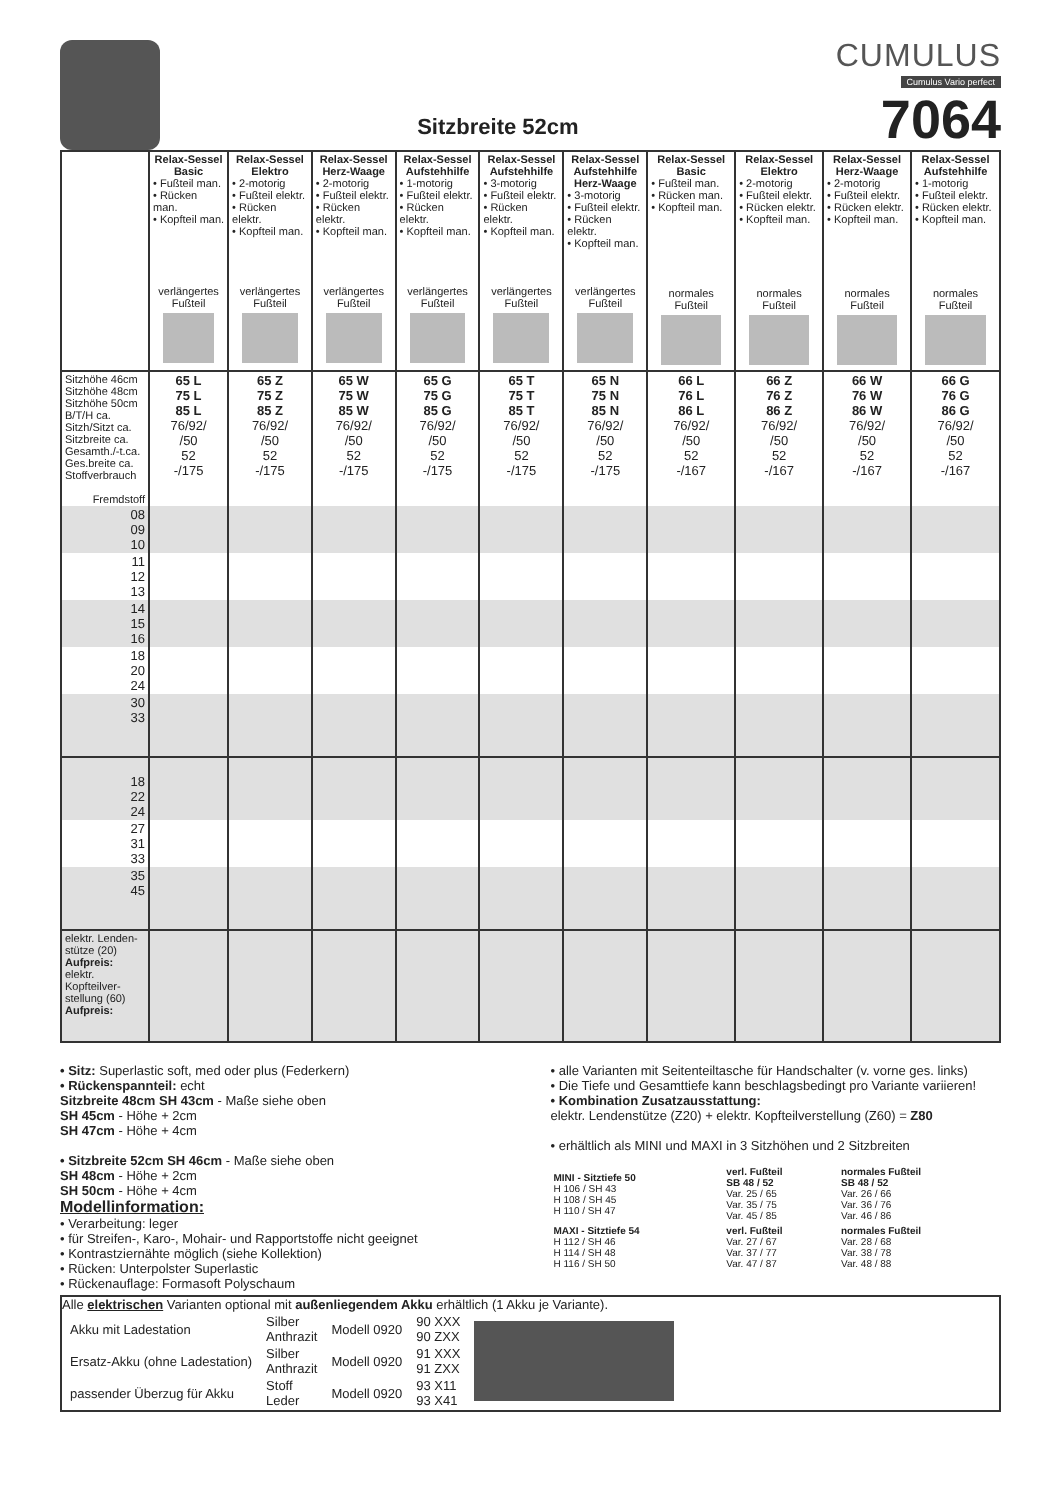Sitzbreite 52cm
CUMULUS
Cumulus Vario perfect
7064
| | Relax-Sessel Basic • Fußteil man. • Rücken man. • Kopfteil man. verlängertes Fußteil | Relax-Sessel Elektro • 2-motorig • Fußteil elektr. • Rücken elektr. • Kopfteil man. verlängertes Fußteil | Relax-Sessel Herz-Waage • 2-motorig • Fußteil elektr. • Rücken elektr. • Kopfteil man. verlängertes Fußteil | Relax-Sessel Aufstehhilfe • 1-motorig • Fußteil elektr. • Rücken elektr. • Kopfteil man. verlängertes Fußteil | Relax-Sessel Aufstehhilfe • 3-motorig • Fußteil elektr. • Rücken elektr. • Kopfteil man. verlängertes Fußteil | Relax-Sessel Aufstehhilfe Herz-Waage • 3-motorig • Fußteil elektr. • Rücken elektr. • Kopfteil man. verlängertes Fußteil | Relax-Sessel Basic • Fußteil man. • Rücken man. • Kopfteil man. normales Fußteil | Relax-Sessel Elektro • 2-motorig • Fußteil elektr. • Rücken elektr. • Kopfteil man. normales Fußteil | Relax-Sessel Herz-Waage • 2-motorig • Fußteil elektr. • Rücken elektr. • Kopfteil man. normales Fußteil | Relax-Sessel Aufstehhilfe • 1-motorig • Fußteil elektr. • Rücken elektr. • Kopfteil man. normales Fußteil |
| Sitzhöhe 46cm Sitzhöhe 48cm Sitzhöhe 50cm B/T/H ca. Sitzh/Sitzt ca. Sitzbreite ca. Gesamth./-t.ca. Ges.breite ca. Stoffverbrauch Fremdstoff | 65 L 75 L 85 L 76/92/ /50 52 -/175 | 65 Z 75 Z 85 Z 76/92/ /50 52 -/175 | 65 W 75 W 85 W 76/92/ /50 52 -/175 | 65 G 75 G 85 G 76/92/ /50 52 -/175 | 65 T 75 T 85 T 76/92/ /50 52 -/175 | 65 N 75 N 85 N 76/92/ /50 52 -/175 | 66 L 76 L 86 L 76/92/ /50 52 -/167 | 66 Z 76 Z 86 Z 76/92/ /50 52 -/167 | 66 W 76 W 86 W 76/92/ /50 52 -/167 | 66 G 76 G 86 G 76/92/ /50 52 -/167 |
| 08 09 10 | | | | | | | | | | |
| 11 12 13 | | | | | | | | | | |
| 14 15 16 | | | | | | | | | | |
| 18 20 24 | | | | | | | | | | |
| 30 33 | | | | | | | | | | |
| 18 22 24 | | | | | | | | | | |
| 27 31 33 | | | | | | | | | | |
| 35 45 | | | | | | | | | | |
| elektr. Lenden- stütze (20) Aufpreis: elektr. Kopfteilver- stellung (60) Aufpreis: | | | | | | | | | | |
• Sitz: Superlastic soft, med oder plus (Federkern)
• Rückenspannteil: echt
Sitzbreite 48cm SH 43cm - Maße siehe oben
SH 45cm - Höhe + 2cm
SH 47cm - Höhe + 4cm
• Sitzbreite 52cm SH 46cm - Maße siehe oben
SH 48cm - Höhe + 2cm
SH 50cm - Höhe + 4cm
Modellinformation:
• Verarbeitung: leger
• für Streifen-, Karo-, Mohair- und Rapportstoffe nicht geeignet
• Kontrastziernähte möglich (siehe Kollektion)
• Rücken: Unterpolster Superlastic
• Rückenauflage: Formasoft Polyschaum
• alle Varianten mit Seitenteiltasche für Handschalter (v. vorne ges. links)
• Die Tiefe und Gesamttiefe kann beschlagsbedingt pro Variante variieren!
• Kombination Zusatzausstattung:
elektr. Lendenstütze (Z20) + elektr. Kopfteilverstellung (Z60) = Z80
• erhältlich als MINI und MAXI in 3 Sitzhöhen und 2 Sitzbreiten
| MINI - Sitztiefe 50 H 106 / SH 43 H 108 / SH 45 H 110 / SH 47 | verl. Fußteil SB 48 / 52 Var. 25 / 65 Var. 35 / 75 Var. 45 / 85 | normales Fußteil SB 48 / 52 Var. 26 / 66 Var. 36 / 76 Var. 46 / 86 |
| MAXI - Sitztiefe 54 H 112 / SH 46 H 114 / SH 48 H 116 / SH 50 | verl. Fußteil Var. 27 / 67 Var. 37 / 77 Var. 47 / 87 | normales Fußteil Var. 28 / 68 Var. 38 / 78 Var. 48 / 88 |
Alle elektrischen Varianten optional mit außenliegendem Akku erhältlich (1 Akku je Variante).
| Akku mit Ladestation | Silber Anthrazit | Modell 0920 | 90 XXX 90 ZXX | |
| Ersatz-Akku (ohne Ladestation) | Silber Anthrazit | Modell 0920 | 91 XXX 91 ZXX | |
| passender Überzug für Akku | Stoff Leder | Modell 0920 | 93 X11 93 X41 | |